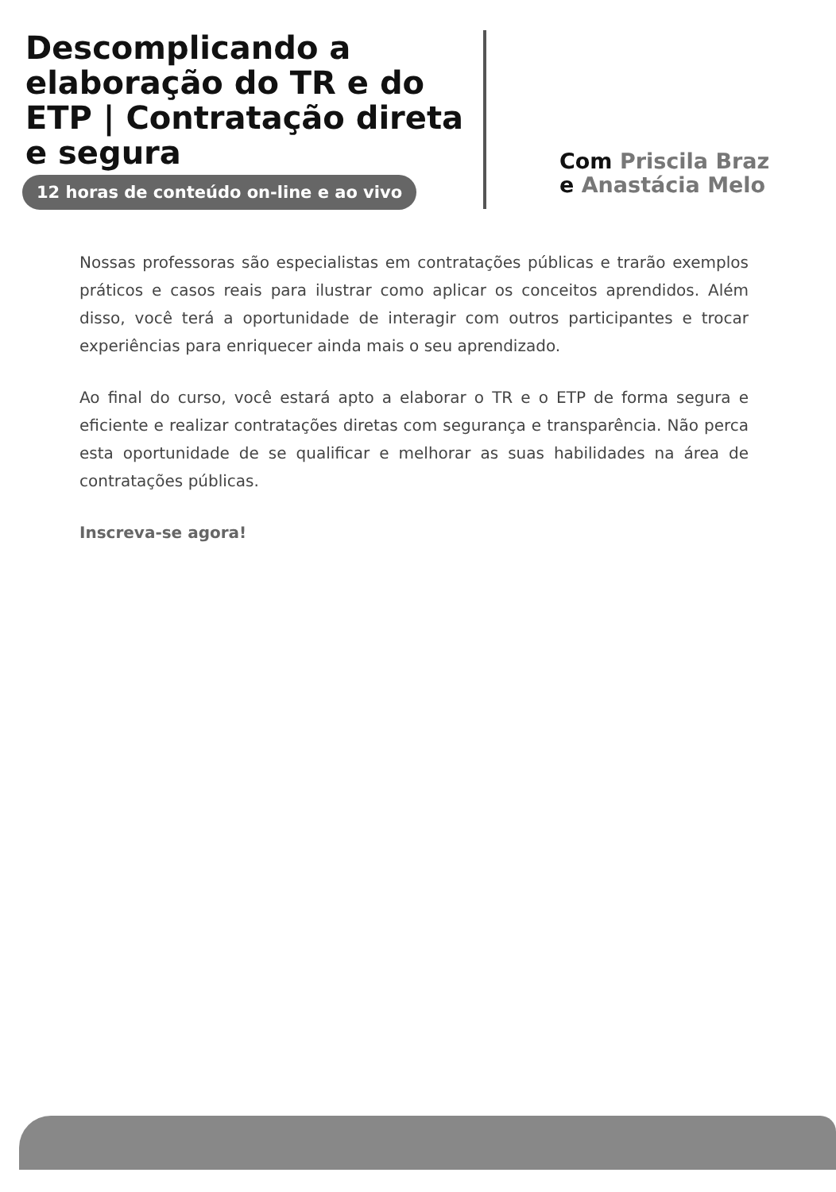Descomplicando a elaboração do TR e do ETP | Contratação direta e segura
12 horas de conteúdo on-line e ao vivo
Com Priscila Braz
e Anastácia Melo
Nossas professoras são especialistas em contratações públicas e trarão exemplos práticos e casos reais para ilustrar como aplicar os conceitos aprendidos. Além disso, você terá a oportunidade de interagir com outros participantes e trocar experiências para enriquecer ainda mais o seu aprendizado.
Ao final do curso, você estará apto a elaborar o TR e o ETP de forma segura e eficiente e realizar contratações diretas com segurança e transparência. Não perca esta oportunidade de se qualificar e melhorar as suas habilidades na área de contratações públicas.
Inscreva-se agora!